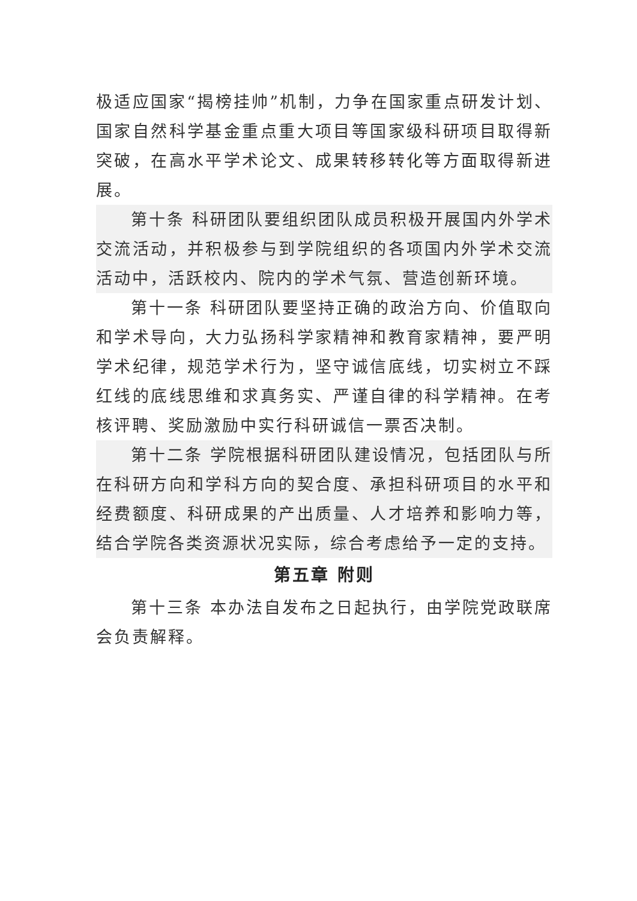极适应国家“揭榜挂帅”机制，力争在国家重点研发计划、国家自然科学基金重点重大项目等国家级科研项目取得新突破，在高水平学术论文、成果转移转化等方面取得新进展。
第十条 科研团队要组织团队成员积极开展国内外学术交流活动，并积极参与到学院组织的各项国内外学术交流活动中，活跃校内、院内的学术气氛、营造创新环境。
第十一条 科研团队要坚持正确的政治方向、价值取向和学术导向，大力弘扬科学家精神和教育家精神，要严明学术纪律，规范学术行为，坚守诚信底线，切实树立不踩红线的底线思维和求真务实、严谨自律的科学精神。在考核评聘、奖励激励中实行科研诚信一票否决制。
第十二条 学院根据科研团队建设情况，包括团队与所在科研方向和学科方向的契合度、承担科研项目的水平和经费额度、科研成果的产出质量、人才培养和影响力等，结合学院各类资源状况实际，综合考虑给予一定的支持。
第五章 附则
第十三条 本办法自发布之日起执行，由学院党政联席会负责解释。